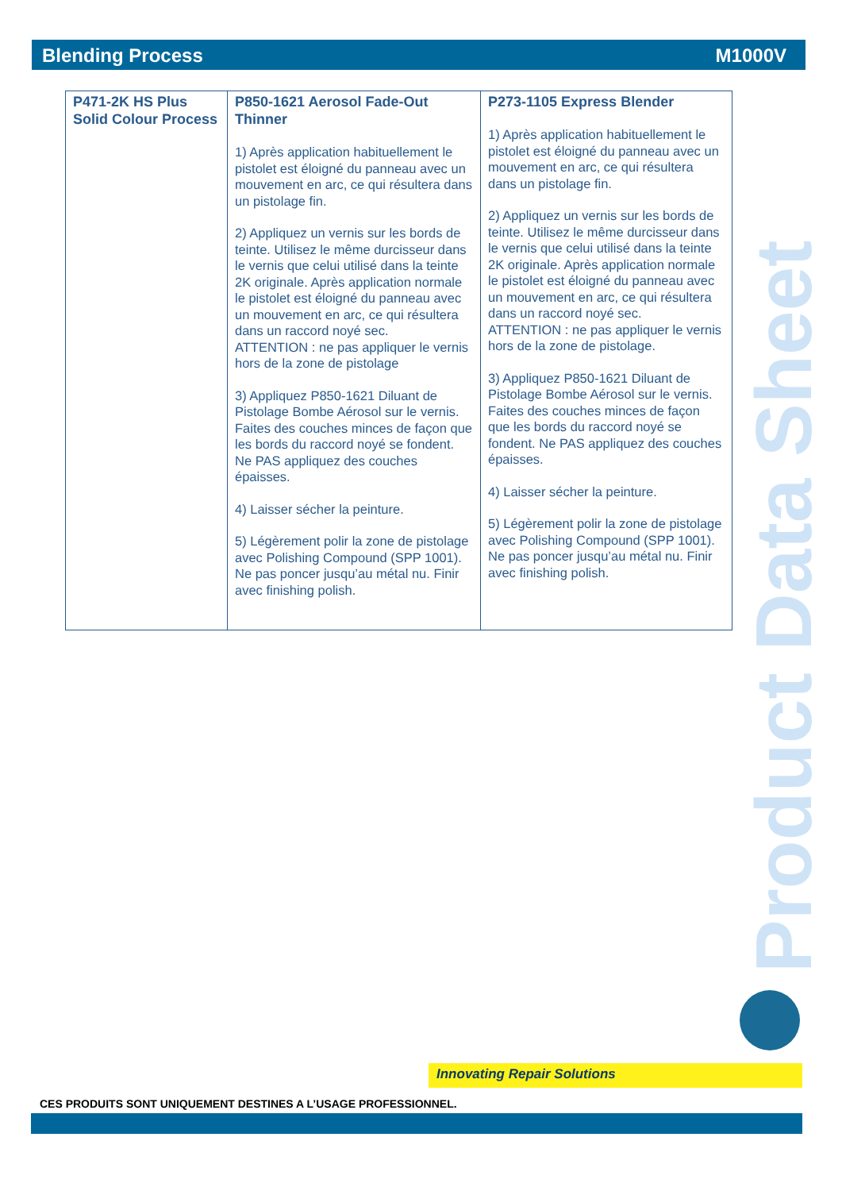Blending Process M1000V
| P471-2K HS Plus Solid Colour Process | P850-1621 Aerosol Fade-Out Thinner 1) Après application habituellement le pistolet est éloigné du panneau avec un mouvement en arc, ce qui résultera dans un pistolage fin. 2) Appliquez un vernis sur les bords de teinte. Utilisez le même durcisseur dans le vernis que celui utilisé dans la teinte 2K originale. Après application normale le pistolet est éloigné du panneau avec un mouvement en arc, ce qui résultera dans un raccord noyé sec. ATTENTION : ne pas appliquer le vernis hors de la zone de pistolage 3) Appliquez P850-1621 Diluant de Pistolage Bombe Aérosol sur le vernis. Faites des couches minces de façon que les bords du raccord noyé se fondent. Ne PAS appliquez des couches épaisses. 4) Laisser sécher la peinture. 5) Légèrement polir la zone de pistolage avec Polishing Compound (SPP 1001). Ne pas poncer jusqu’au métal nu. Finir avec finishing polish. | P273-1105 Express Blender 1) Après application habituellement le pistolet est éloigné du panneau avec un mouvement en arc, ce qui résultera dans un pistolage fin. 2) Appliquez un vernis sur les bords de teinte. Utilisez le même durcisseur dans le vernis que celui utilisé dans la teinte 2K originale. Après application normale le pistolet est éloigné du panneau avec un mouvement en arc, ce qui résultera dans un raccord noyé sec. ATTENTION : ne pas appliquer le vernis hors de la zone de pistolage. 3) Appliquez P850-1621 Diluant de Pistolage Bombe Aérosol sur le vernis. Faites des couches minces de façon que les bords du raccord noyé se fondent. Ne PAS appliquez des couches épaisses. 4) Laisser sécher la peinture. 5) Légèrement polir la zone de pistolage avec Polishing Compound (SPP 1001). Ne pas poncer jusqu’au métal nu. Finir avec finishing polish. |
Product Data Sheet
Innovating Repair Solutions
CES PRODUITS SONT UNIQUEMENT DESTINES A L’USAGE PROFESSIONNEL.